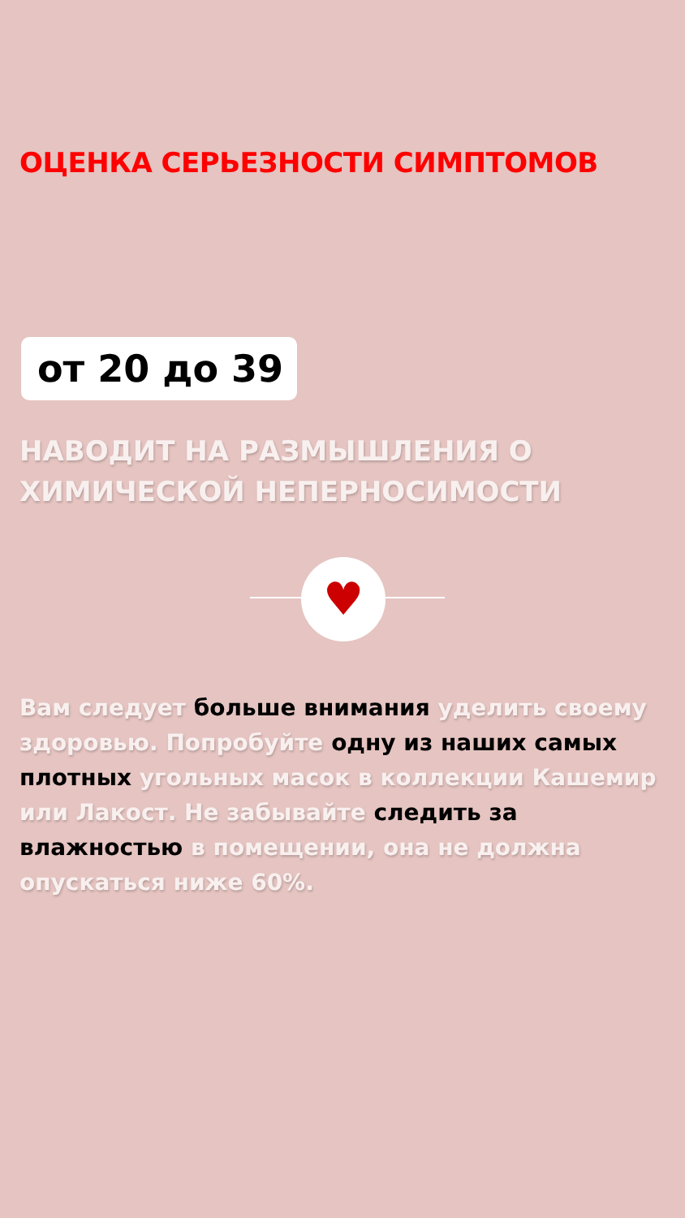ОЦЕНКА СЕРЬЕЗНОСТИ СИМПТОМОВ
от 20 до 39
НАВОДИТ НА РАЗМЫШЛЕНИЯ О ХИМИЧЕСКОЙ НЕПЕРНОСИМОСТИ
♥
Вам следует больше внимания уделить своему здоровью. Попробуйте одну из наших самых плотных угольных масок в коллекции Кашемир или Лакост. Не забывайте следить за влажностью в помещении, она не должна опускаться ниже 60%.